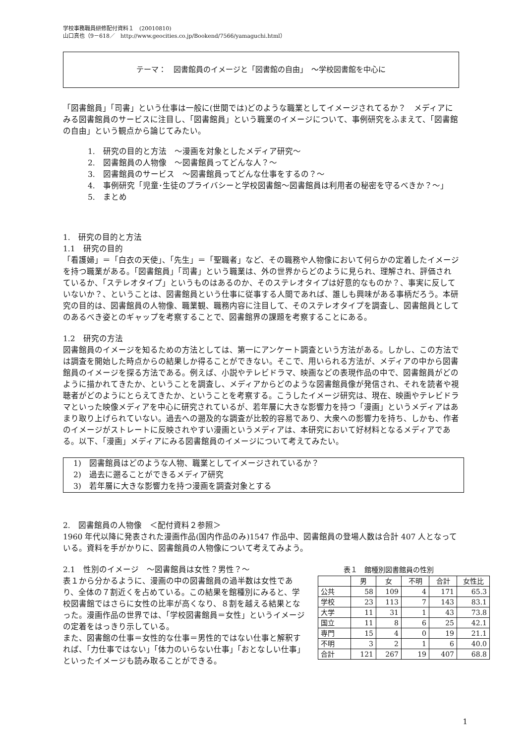学校事務職員研修配付資料１　(20010810)
山口真也（9－618／　http://www.geocities.co.jp/Bookend/7566/yamaguchi.html）
テーマ：　図書館員のイメージと「図書館の自由」　～学校図書館を中心に
「図書館員」「司書」という仕事は一般に(世間では)どのような職業としてイメージされてるか？　メディアにみる図書館員のサービスに注目し、「図書館員」という職業のイメージについて、事例研究をふまえて、「図書館の自由」という観点から論じてみたい。
1.　研究の目的と方法　～漫画を対象としたメディア研究～
2.　図書館員の人物像　～図書館員ってどんな人？～
3.　図書館員のサービス　～図書館員ってどんな仕事をするの？～
4.　事例研究「児童･生徒のプライバシーと学校図書館～図書館員は利用者の秘密を守るべきか？～」
5.　まとめ
1.　研究の目的と方法
1.1　研究の目的
「看護婦」＝「白衣の天使」、「先生」＝「聖職者」など、その職務や人物像において何らかの定着したイメージを持つ職業がある。「図書館員」「司書」という職業は、外の世界からどのように見られ、理解され、評価されているか、「ステレオタイプ」というものはあるのか、そのステレオタイプは好意的なものか？、事実に反していないか？、ということは、図書館員という仕事に従事する人間であれば、誰しも興味がある事柄だろう。本研究の目的は、図書館員の人物像、職業観、職務内容に注目して、そのステレオタイプを調査し、図書館員としてのあるべき姿とのギャップを考察することで、図書館界の課題を考察することにある。
1.2　研究の方法
図書館員のイメージを知るための方法としては、第一にアンケート調査という方法がある。しかし、この方法では調査を開始した時点からの結果しか得ることができない。そこで、用いられる方法が、メディアの中から図書館員のイメージを探る方法である。例えば、小説やテレビドラマ、映画などの表現作品の中で、図書館員がどのように描かれてきたか、ということを調査し、メディアからどのような図書館員像が発信され、それを読者や視聴者がどのようにとらえてきたか、ということを考察する。こうしたイメージ研究は、現在、映画やテレビドラマといった映像メディアを中心に研究されているが、若年層に大きな影響力を持つ「漫画」というメディアはあまり取り上げられていない。過去への遡及的な調査が比較的容易であり、大衆への影響力を持ち、しかも、作者のイメージがストレートに反映されやすい漫画というメディアは、本研究において好材料となるメディアである。以下、「漫画」メディアにみる図書館員のイメージについて考えてみたい。
1)　図書館員はどのような人物、職業としてイメージされているか？
2)　過去に遡ることができるメディア研究
3)　若年層に大きな影響力を持つ漫画を調査対象とする
2.　図書館員の人物像　＜配付資料２参照＞
1960 年代以降に発表された漫画作品(国内作品のみ)1547 作品中、図書館員の登場人数は合計 407 人となっている。資料を手がかりに、図書館員の人物像について考えてみよう。
2.1　性別のイメージ　～図書館員は女性？男性？～
表１から分かるように、漫画の中の図書館員の過半数は女性であり、全体の７割近くを占めている。この結果を館種別にみると、学校図書館ではさらに女性の比率が高くなり、８割を越える結果となった。漫画作品の世界では、「学校図書館員＝女性」というイメージの定着をはっきり示している。
また、図書館の仕事＝女性的な仕事＝男性的ではない仕事と解釈すれば、「力仕事ではない」「体力のいらない仕事」「おとなしい仕事」といったイメージも読み取ることができる。
表１　館種別図書館員の性別
| | 男 | 女 | 不明 | 合計 | 女性比 |
| --- | --- | --- | --- | --- | --- |
| 公共 | 58 | 109 | 4 | 171 | 65.3 |
| 学校 | 23 | 113 | 7 | 143 | 83.1 |
| 大学 | 11 | 31 | 1 | 43 | 73.8 |
| 国立 | 11 | 8 | 6 | 25 | 42.1 |
| 専門 | 15 | 4 | 0 | 19 | 21.1 |
| 不明 | 3 | 2 | 1 | 6 | 40.0 |
| 合計 | 121 | 267 | 19 | 407 | 68.8 |
1